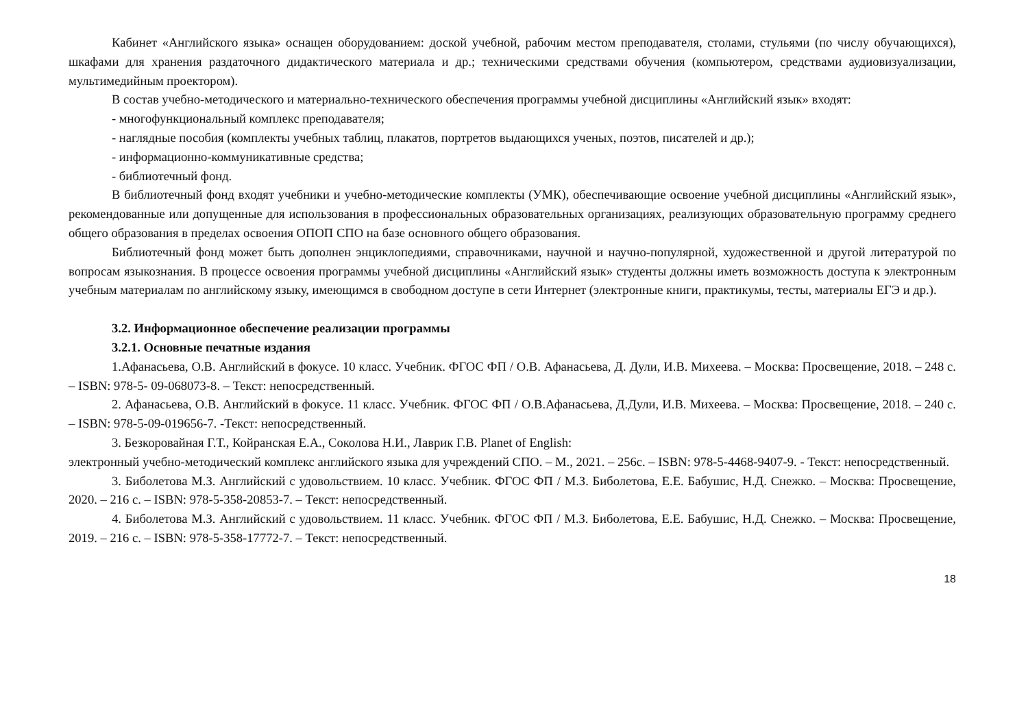Кабинет «Английского языка» оснащен оборудованием: доской учебной, рабочим местом преподавателя, столами, стульями (по числу обучающихся), шкафами для хранения раздаточного дидактического материала и др.; техническими средствами обучения (компьютером, средствами аудиовизуализации, мультимедийным проектором).
В состав учебно-методического и материально-технического обеспечения программы учебной дисциплины «Английский язык» входят:
- многофункциональный комплекс преподавателя;
- наглядные пособия (комплекты учебных таблиц, плакатов, портретов выдающихся ученых, поэтов, писателей и др.);
- информационно-коммуникативные средства;
- библиотечный фонд.
В библиотечный фонд входят учебники и учебно-методические комплекты (УМК), обеспечивающие освоение учебной дисциплины «Английский язык», рекомендованные или допущенные для использования в профессиональных образовательных организациях, реализующих образовательную программу среднего общего образования в пределах освоения ОПОП СПО на базе основного общего образования.
Библиотечный фонд может быть дополнен энциклопедиями, справочниками, научной и научно-популярной, художественной и другой литературой по вопросам языкознания. В процессе освоения программы учебной дисциплины «Английский язык» студенты должны иметь возможность доступа к электронным учебным материалам по английскому языку, имеющимся в свободном доступе в сети Интернет (электронные книги, практикумы, тесты, материалы ЕГЭ и др.).
3.2. Информационное обеспечение реализации программы
3.2.1. Основные печатные издания
1.Афанасьева, О.В. Английский в фокусе. 10 класс. Учебник. ФГОС ФП / О.В. Афанасьева, Д. Дули, И.В. Михеева. – Москва: Просвещение, 2018. – 248 с. – ISBN: 978-5- 09-068073-8. – Текст: непосредственный.
2. Афанасьева, О.В. Английский в фокусе. 11 класс. Учебник. ФГОС ФП / О.В.Афанасьева, Д.Дули, И.В. Михеева. – Москва: Просвещение, 2018. – 240 с. – ISBN: 978-5-09-019656-7. -Текст: непосредственный.
3. Безкоровайная Г.Т., Койранская Е.А., Соколова Н.И., Лаврик Г.В. Planet of English:
электронный учебно-методический комплекс английского языка для учреждений СПО. – М., 2021. – 256с. – ISBN: 978-5-4468-9407-9. - Текст: непосредственный.
3. Биболетова М.З. Английский с удовольствием. 10 класс. Учебник. ФГОС ФП / М.З. Биболетова, Е.Е. Бабушис, Н.Д. Снежко. – Москва: Просвещение, 2020. – 216 с. – ISBN: 978-5-358-20853-7. – Текст: непосредственный.
4. Биболетова М.З. Английский с удовольствием. 11 класс. Учебник. ФГОС ФП / М.З. Биболетова, Е.Е. Бабушис, Н.Д. Снежко. – Москва: Просвещение, 2019. – 216 с. – ISBN: 978-5-358-17772-7. – Текст: непосредственный.
18